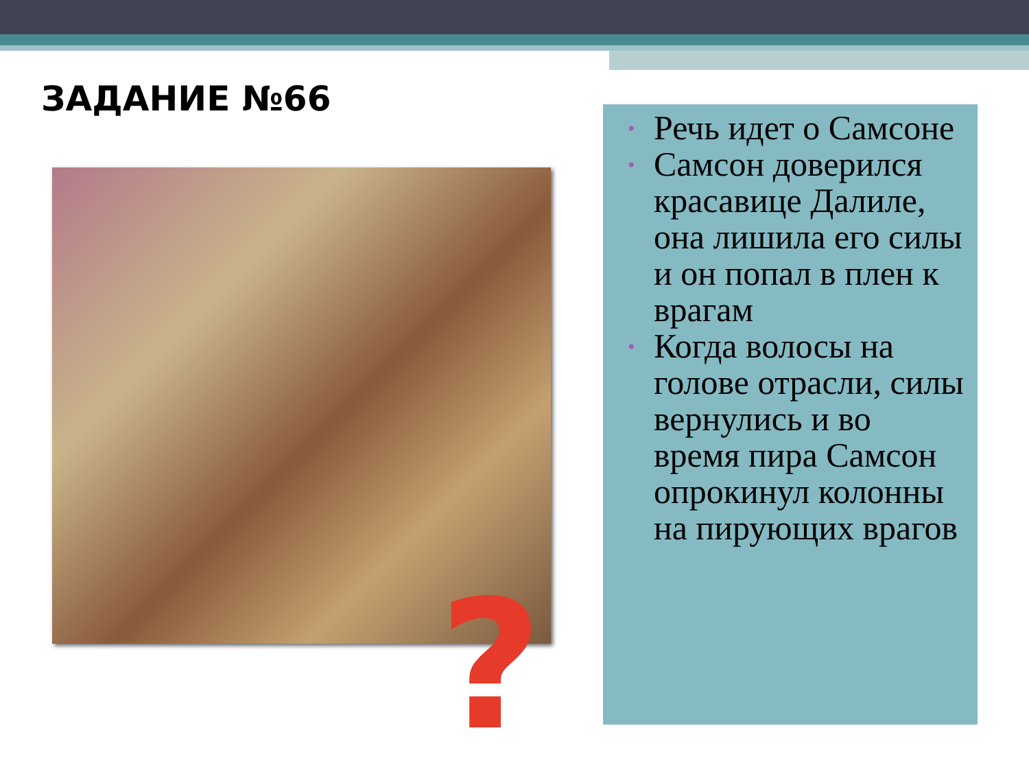ЗАДАНИЕ №66
?
• Речь идет о Самсоне
• Самсон доверился красавице Далиле, она лишила его силы и он попал в плен к врагам
• Когда волосы на голове отрасли, силы вернулись и во время пира Самсон опрокинул колонны на пирующих врагов